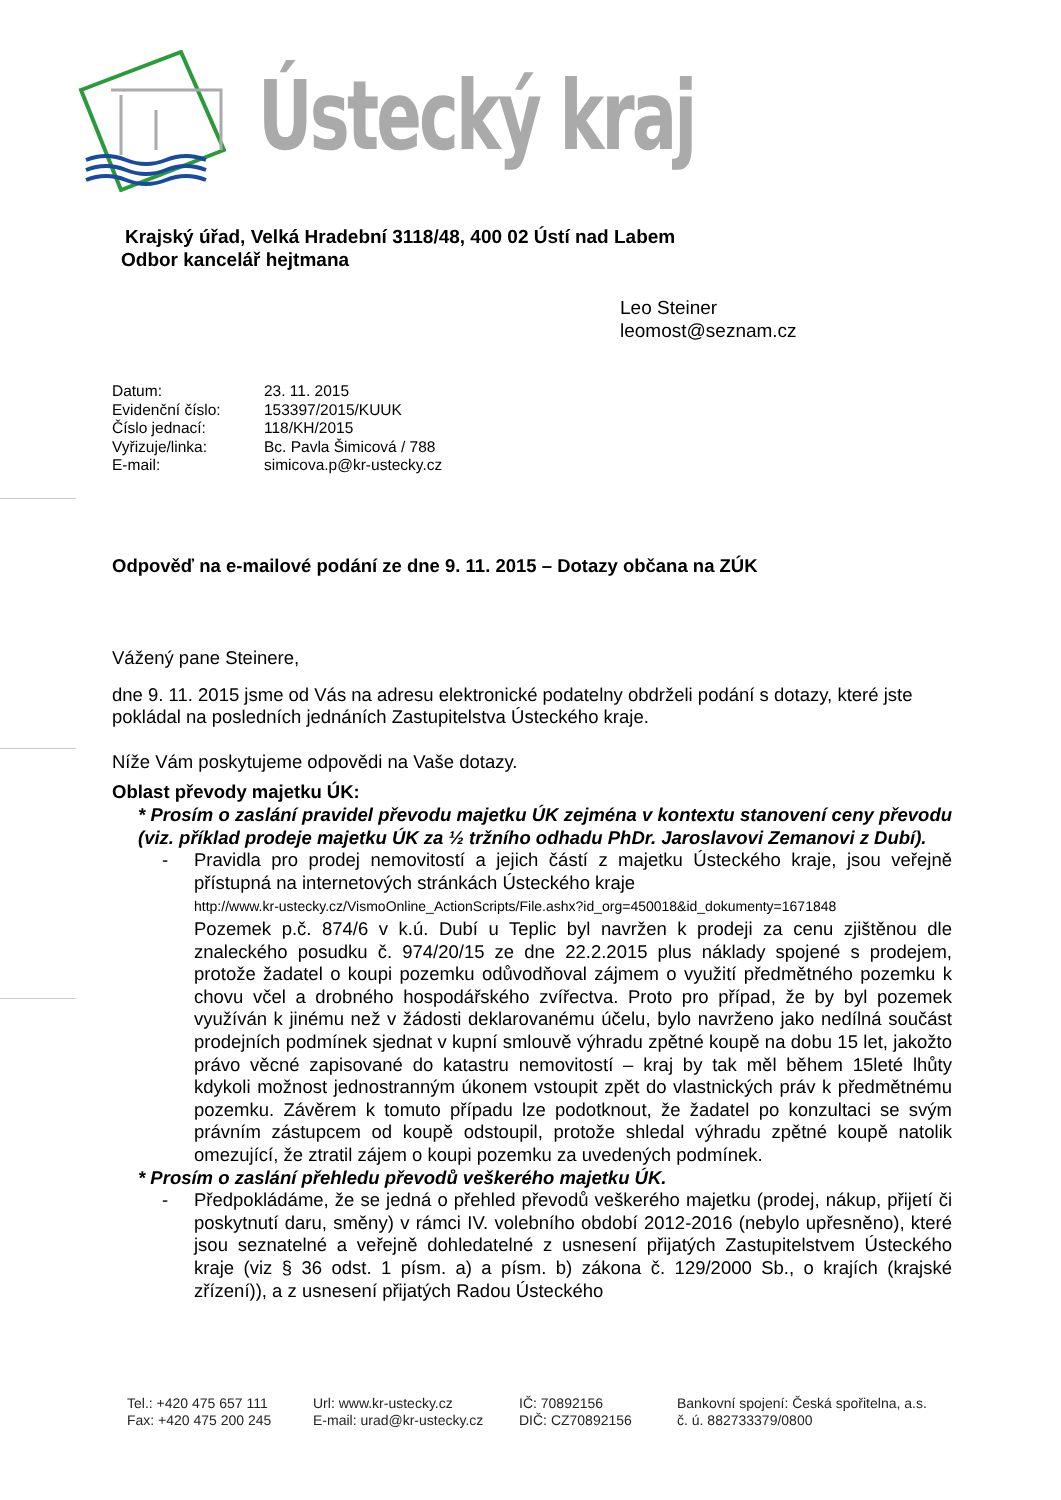Ústecký kraj
Krajský úřad, Velká Hradební 3118/48, 400 02 Ústí nad Labem
Odbor kancelář hejtmana
Leo Steiner
leomost@seznam.cz
Datum: 23. 11. 2015
Evidenční číslo: 153397/2015/KUUK
Číslo jednací: 118/KH/2015
Vyřizuje/linka: Bc. Pavla Šimicová / 788
E-mail: simicova.p@kr-ustecky.cz
Odpověď na e-mailové podání ze dne 9. 11. 2015 – Dotazy občana na ZÚK
Vážený pane Steinere,
dne 9. 11. 2015 jsme od Vás na adresu elektronické podatelny obdrželi podání s dotazy, které jste pokládal na posledních jednáních Zastupitelstva Ústeckého kraje.
Níže Vám poskytujeme odpovědi na Vaše dotazy.
Oblast převody majetku ÚK:
* Prosím o zaslání pravidel převodu majetku ÚK zejména v kontextu stanovení ceny převodu (viz. příklad prodeje majetku ÚK za ½ tržního odhadu PhDr. Jaroslavovi Zemanovi z Dubí).
- Pravidla pro prodej nemovitostí a jejich částí z majetku Ústeckého kraje, jsou veřejně přístupná na internetových stránkách Ústeckého kraje
http://www.kr-ustecky.cz/VismoOnline_ActionScripts/File.ashx?id_org=450018&id_dokumenty=1671848
Pozemek p.č. 874/6 v k.ú. Dubí u Teplic byl navržen k prodeji za cenu zjištěnou dle znaleckého posudku č. 974/20/15 ze dne 22.2.2015 plus náklady spojené s prodejem, protože žadatel o koupi pozemku odůvodňoval zájmem o využití předmětného pozemku k chovu včel a drobného hospodářského zvířectva. Proto pro případ, že by byl pozemek využíván k jinému než v žádosti deklarovanému účelu, bylo navrženo jako nedílná součást prodejních podmínek sjednat v kupní smlouvě výhradu zpětné koupě na dobu 15 let, jakožto právo věcné zapisované do katastru nemovitostí – kraj by tak měl během 15leté lhůty kdykoli možnost jednostranným úkonem vstoupit zpět do vlastnických práv k předmětnému pozemku. Závěrem k tomuto případu lze podotknout, že žadatel po konzultaci se svým právním zástupcem od koupě odstoupil, protože shledal výhradu zpětné koupě natolik omezující, že ztratil zájem o koupi pozemku za uvedených podmínek.
* Prosím o zaslání přehledu převodů veškerého majetku ÚK.
- Předpokládáme, že se jedná o přehled převodů veškerého majetku (prodej, nákup, přijetí či poskytnutí daru, směny) v rámci IV. volebního období 2012-2016 (nebylo upřesněno), které jsou seznatelné a veřejně dohledatelné z usnesení přijatých Zastupitelstvem Ústeckého kraje (viz § 36 odst. 1 písm. a) a písm. b) zákona č. 129/2000 Sb., o krajích (krajské zřízení)), a z usnesení přijatých Radou Ústeckého
Tel.: +420 475 657 111
Fax: +420 475 200 245
Url: www.kr-ustecky.cz
E-mail: urad@kr-ustecky.cz
IČ: 70892156
DIČ: CZ70892156
Bankovní spojení: Česká spořitelna, a.s.
č. ú. 882733379/0800